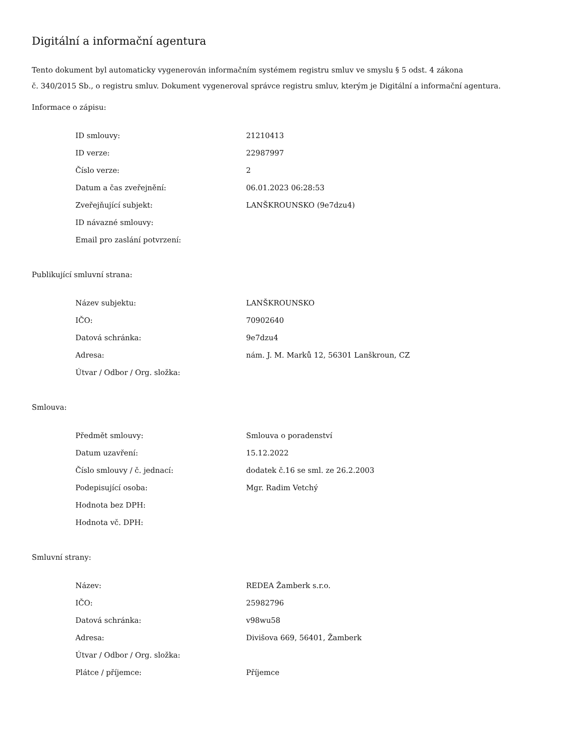Digitální a informační agentura
Tento dokument byl automaticky vygenerován informačním systémem registru smluv ve smyslu § 5 odst. 4 zákona
č. 340/2015 Sb., o registru smluv. Dokument vygeneroval správce registru smluv, kterým je Digitální a informační agentura.
Informace o zápisu:
| ID smlouvy: | 21210413 |
| ID verze: | 22987997 |
| Číslo verze: | 2 |
| Datum a čas zveřejnění: | 06.01.2023 06:28:53 |
| Zveřejňující subjekt: | LANŠKROUNSKO (9e7dzu4) |
| ID návazné smlouvy: | |
| Email pro zaslání potvrzení: | |
Publikující smluvní strana:
| Název subjektu: | LANŠKROUNSKO |
| IČO: | 70902640 |
| Datová schránka: | 9e7dzu4 |
| Adresa: | nám. J. M. Marků 12, 56301 Lanškroun, CZ |
| Útvar / Odbor / Org. složka: | |
Smlouva:
| Předmět smlouvy: | Smlouva o poradenství |
| Datum uzavření: | 15.12.2022 |
| Číslo smlouvy / č. jednací: | dodatek č.16 se sml. ze 26.2.2003 |
| Podepisující osoba: | Mgr. Radim Vetchý |
| Hodnota bez DPH: | |
| Hodnota vč. DPH: | |
Smluvní strany:
| Název: | REDEA Žamberk s.r.o. |
| IČO: | 25982796 |
| Datová schránka: | v98wu58 |
| Adresa: | Divišova 669, 56401, Žamberk |
| Útvar / Odbor / Org. složka: | |
| Plátce / příjemce: | Příjemce |